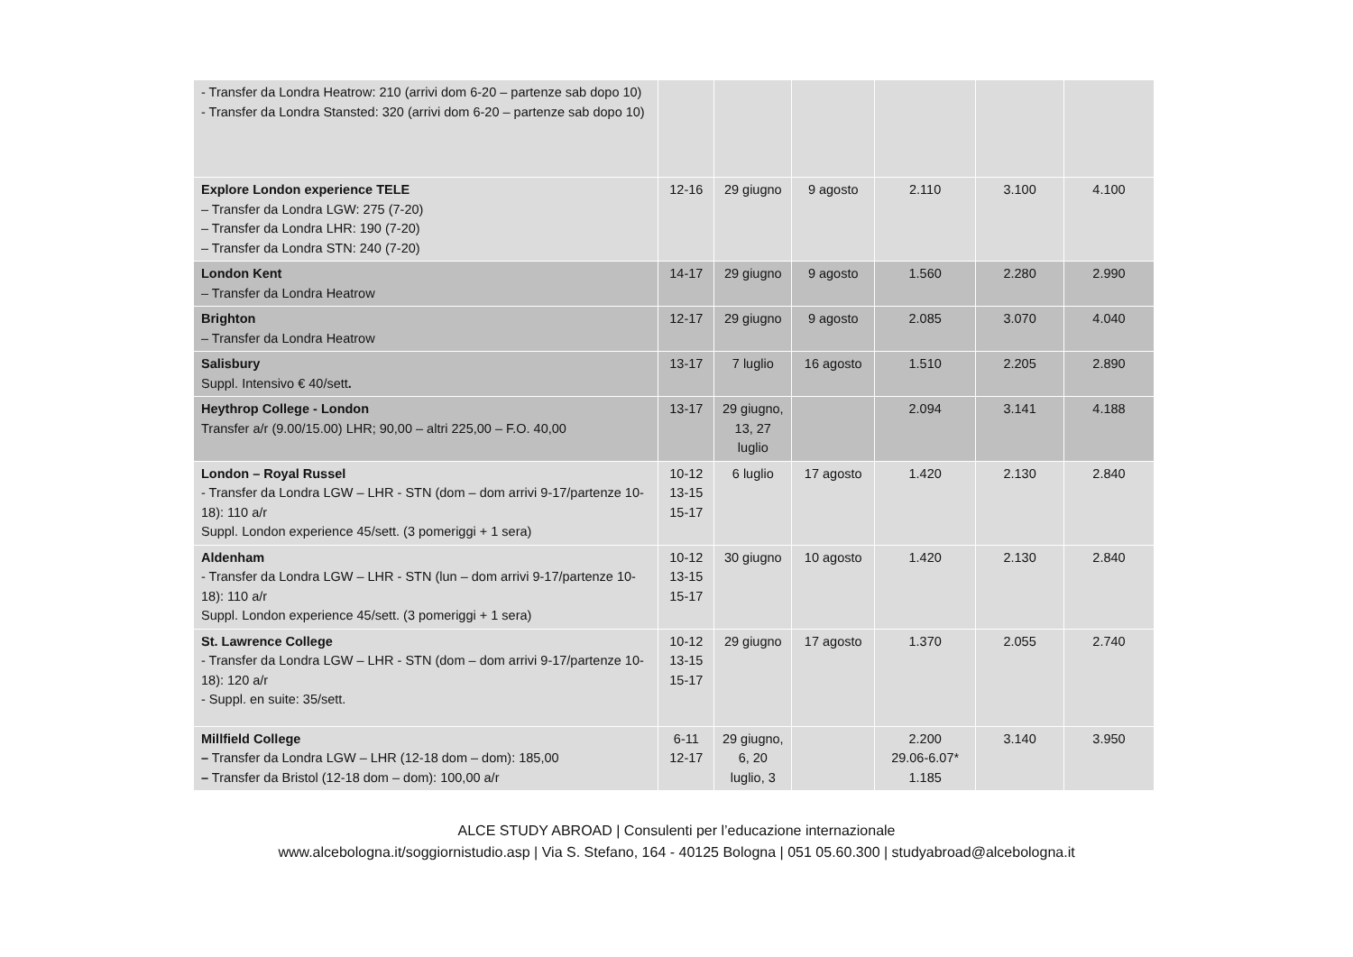| - Transfer da Londra Heatrow: 210 (arrivi dom 6-20 – partenze sab dopo 10) - Transfer da Londra Stansted: 320 (arrivi dom 6-20 – partenze sab dopo 10) | | | | | | |
| Explore London experience TELE – Transfer da Londra LGW: 275 (7-20) – Transfer da Londra LHR: 190 (7-20) – Transfer da Londra STN: 240 (7-20) | 12-16 | 29 giugno | 9 agosto | 2.110 | 3.100 | 4.100 |
| London Kent – Transfer da Londra Heatrow | 14-17 | 29 giugno | 9 agosto | 1.560 | 2.280 | 2.990 |
| Brighton – Transfer da Londra Heatrow | 12-17 | 29 giugno | 9 agosto | 2.085 | 3.070 | 4.040 |
| Salisbury Suppl. Intensivo € 40/sett . | 13-17 | 7 luglio | 16 agosto | 1.510 | 2.205 | 2.890 |
| Heythrop College - London Transfer a/r (9.00/15.00) LHR; 90,00 – altri 225,00 – F.O. 40,00 | 13-17 | 29 giugno, 13, 27 luglio | | 2.094 | 3.141 | 4.188 |
| London – Royal Russel - Transfer da Londra LGW – LHR - STN (dom – dom arrivi 9-17/partenze 10-18): 110 a/r Suppl. London experience 45/sett. (3 pomeriggi + 1 sera) | 10-12 13-15 15-17 | 6 luglio | 17 agosto | 1.420 | 2.130 | 2.840 |
| Aldenham - Transfer da Londra LGW – LHR - STN (lun – dom arrivi 9-17/partenze 10-18): 110 a/r Suppl. London experience 45/sett. (3 pomeriggi + 1 sera) | 10-12 13-15 15-17 | 30 giugno | 10 agosto | 1.420 | 2.130 | 2.840 |
| St. Lawrence College - Transfer da Londra LGW – LHR - STN (dom – dom arrivi 9-17/partenze 10-18): 120 a/r - Suppl. en suite: 35/sett. | 10-12 13-15 15-17 | 29 giugno | 17 agosto | 1.370 | 2.055 | 2.740 |
| Millfield College – Transfer da Londra LGW – LHR (12-18 dom – dom): 185,00 – Transfer da Bristol (12-18 dom – dom): 100,00 a/r | 6-11 12-17 | 29 giugno, 6, 20 luglio, 3 | | 2.200 29.06-6.07* 1.185 | 3.140 | 3.950 |
ALCE STUDY ABROAD | Consulenti per l’educazione internazionale
www.alcebologna.it/soggiornistudio.asp | Via S. Stefano, 164 - 40125 Bologna | 051 05.60.300 | studyabroad@alcebologna.it